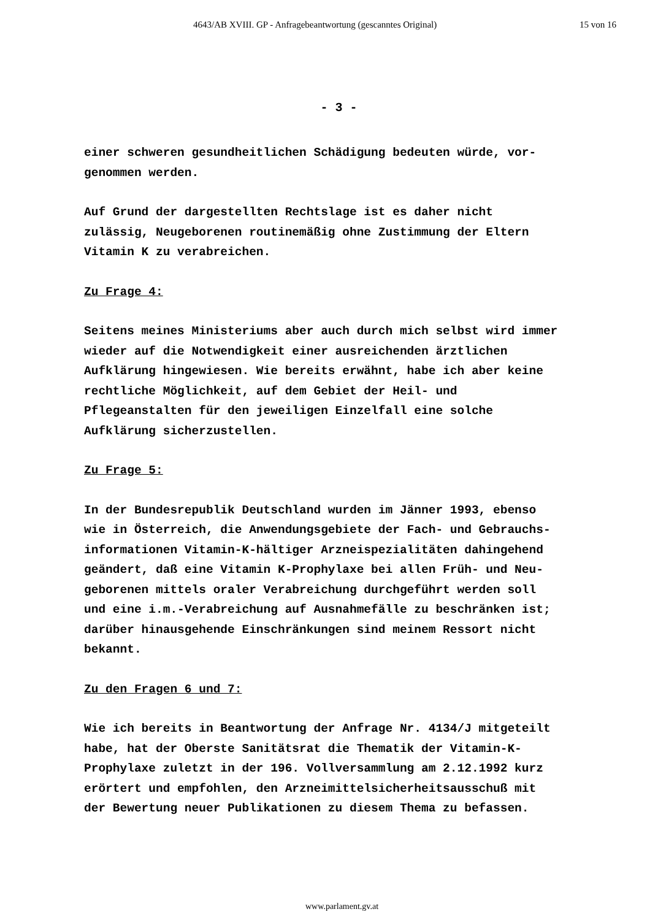4643/AB XVIII. GP - Anfragebeantwortung (gescanntes Original) 15 von 16
- 3 -
einer schweren gesundheitlichen Schädigung bedeuten würde, vor-
genommen werden.
Auf Grund der dargestellten Rechtslage ist es daher nicht
zulässig, Neugeborenen routinemäßig ohne Zustimmung der Eltern
Vitamin K zu verabreichen.
Zu Frage 4:
Seitens meines Ministeriums aber auch durch mich selbst wird immer
wieder auf die Notwendigkeit einer ausreichenden ärztlichen
Aufklärung hingewiesen. Wie bereits erwähnt, habe ich aber keine
rechtliche Möglichkeit, auf dem Gebiet der Heil- und
Pflegeanstalten für den jeweiligen Einzelfall eine solche
Aufklärung sicherzustellen.
Zu Frage 5:
In der Bundesrepublik Deutschland wurden im Jänner 1993, ebenso
wie in Österreich, die Anwendungsgebiete der Fach- und Gebrauchs-
informationen Vitamin-K-hältiger Arzneispezialitäten dahingehend
geändert, daß eine Vitamin K-Prophylaxe bei allen Früh- und Neu-
geborenen mittels oraler Verabreichung durchgeführt werden soll
und eine i.m.-Verabreichung auf Ausnahmefälle zu beschränken ist;
darüber hinausgehende Einschränkungen sind meinem Ressort nicht
bekannt.
Zu den Fragen 6 und 7:
Wie ich bereits in Beantwortung der Anfrage Nr. 4134/J mitgeteilt
habe, hat der Oberste Sanitätsrat die Thematik der Vitamin-K-
Prophylaxe zuletzt in der 196. Vollversammlung am 2.12.1992 kurz
erörtert und empfohlen, den Arzneimittelsicherheitsausschuß mit
der Bewertung neuer Publikationen zu diesem Thema zu befassen.
www.parlament.gv.at